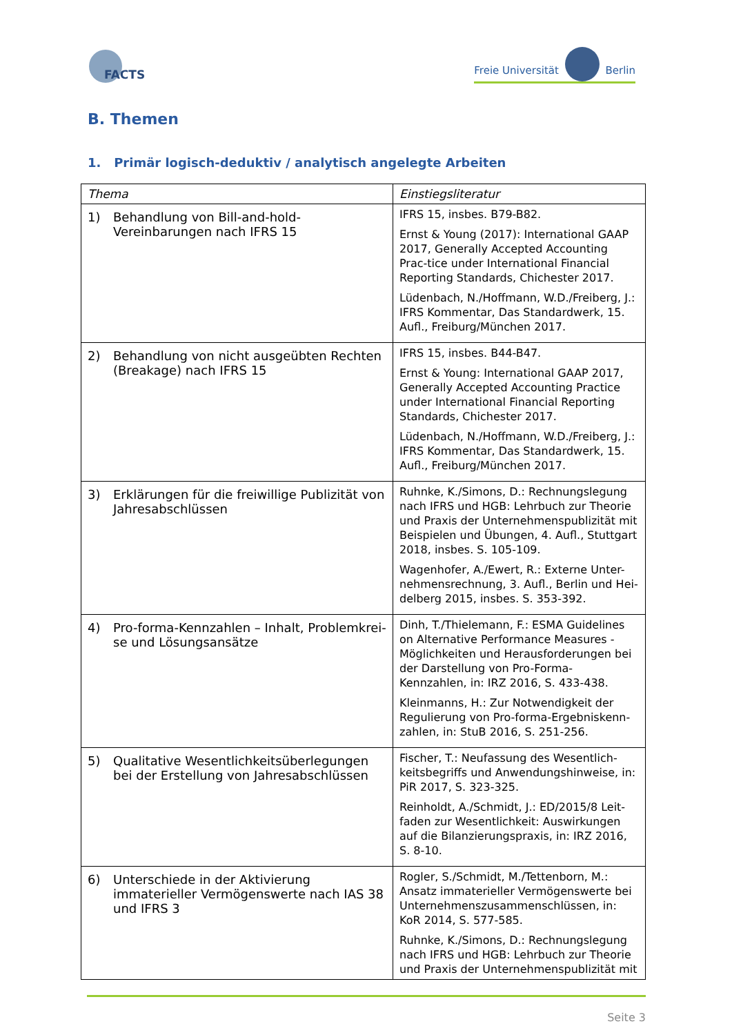FACTS
Freie Universität Berlin
B. Themen
1. Primär logisch-deduktiv / analytisch angelegte Arbeiten
| Thema | Einstiegsliteratur |
| --- | --- |
| 1) Behandlung von Bill-and-hold-Vereinbarungen nach IFRS 15 | IFRS 15, insbes. B79-B82. Ernst & Young (2017): International GAAP 2017, Generally Accepted Accounting Prac-tice under International Financial Reporting Standards, Chichester 2017. Lüdenbach, N./Hoffmann, W.D./Freiberg, J.: IFRS Kommentar, Das Standardwerk, 15. Aufl., Freiburg/München 2017. |
| 2) Behandlung von nicht ausgeübten Rechten (Breakage) nach IFRS 15 | IFRS 15, insbes. B44-B47. Ernst & Young: International GAAP 2017, Generally Accepted Accounting Practice under International Financial Reporting Standards, Chichester 2017. Lüdenbach, N./Hoffmann, W.D./Freiberg, J.: IFRS Kommentar, Das Standardwerk, 15. Aufl., Freiburg/München 2017. |
| 3) Erklärungen für die freiwillige Publizität von Jahresabschlüssen | Ruhnke, K./Simons, D.: Rechnungslegung nach IFRS und HGB: Lehrbuch zur Theorie und Praxis der Unternehmenspublizität mit Beispielen und Übungen, 4. Aufl., Stuttgart 2018, insbes. S. 105-109. Wagenhofer, A./Ewert, R.: Externe Unter-nehmensrechnung, 3. Aufl., Berlin und Hei-delberg 2015, insbes. S. 353-392. |
| 4) Pro-forma-Kennzahlen – Inhalt, Problemkrei-se und Lösungsansätze | Dinh, T./Thielemann, F.: ESMA Guidelines on Alternative Performance Measures - Möglichkeiten und Herausforderungen bei der Darstellung von Pro-Forma-Kennzahlen, in: IRZ 2016, S. 433-438. Kleinmanns, H.: Zur Notwendigkeit der Regulierung von Pro-forma-Ergebniskenn-zahlen, in: StuB 2016, S. 251-256. |
| 5) Qualitative Wesentlichkeitsüberlegungen bei der Erstellung von Jahresabschlüssen | Fischer, T.: Neufassung des Wesentlich-keitsbegriffs und Anwendungshinweise, in: PiR 2017, S. 323-325. Reinholdt, A./Schmidt, J.: ED/2015/8 Leit-faden zur Wesentlichkeit: Auswirkungen auf die Bilanzierungspraxis, in: IRZ 2016, S. 8-10. |
| 6) Unterschiede in der Aktivierung immaterieller Vermögenswerte nach IAS 38 und IFRS 3 | Rogler, S./Schmidt, M./Tettenborn, M.: Ansatz immaterieller Vermögenswerte bei Unternehmenszusammenschlüssen, in: KoR 2014, S. 577-585. Ruhnke, K./Simons, D.: Rechnungslegung nach IFRS und HGB: Lehrbuch zur Theorie und Praxis der Unternehmenspublizität mit |
Seite 3